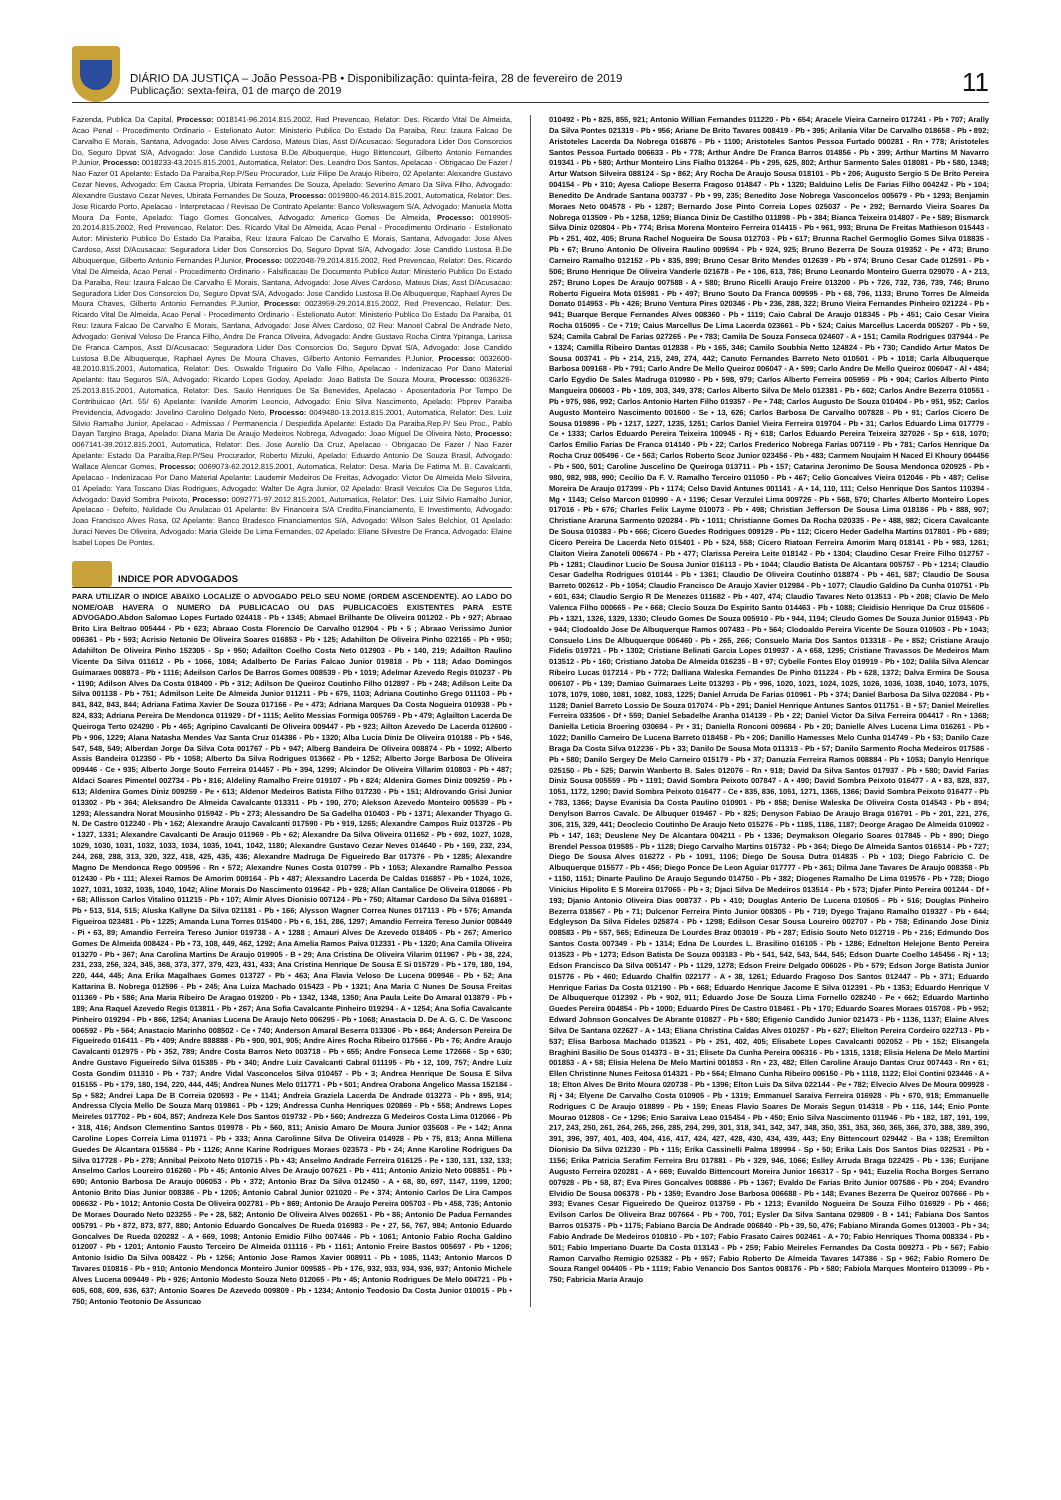DIÁRIO DA JUSTIÇA – João Pessoa-PB • Disponibilização: quinta-feira, 28 de fevereiro de 2019
Publicação: sexta-feira, 01 de março de 2019
11
Fazenda, Publica Da Capital, Processo: 0018141-96.2014.815.2002, Red Prevencao, Relator: Des. Ricardo Vital De Almeida, Acao Penal - Procedimento Ordinario - Estelionato Autor: Ministerio Publico Do Estado Da Paraiba, Reu: Izaura Falcao De Carvalho E Morais, Santana, Advogado: Jose Alves Cardoso, Mateus Dias, Asst D/Acusacao: Seguradora Lider Dos Consorcios Do, Seguro Dpvat S/A, Advogado: Jose Candido Lustosa B.De Albuquerque, Hugo Bittencourt, Gilberto Antonio Fernandes P.Junior, Processo: 0018233-43.2015.815.2001, Automatica, Relator: Des. Leandro Dos Santos, Apelacao - Obrigacao De Fazer / Nao Fazer 01 Apelante: Estado Da Paraiba,Rep.P/Seu Procurador, Luiz Filipe De Araujo Ribeiro, 02 Apelante: Alexandre Gustavo Cezar Neves, Advogado: Em Causa Propria, Ubirata Fernandes De Souza, Apelado: Severino Amaro Da Silva Filho, Advogado: Alexandre Gustavo Cezar Neves, Ubirata Fernandes De Souza, Processo: 0019800-46.2014.815.2001, Automatica, Relator: Des. Jose Ricardo Porto, Apelacao - Interpretacao / Revisao De Contrato Apelante: Banco Volkswagem S/A, Advogado: Manuela Motta Moura Da Fonte, Apelado: Tiago Gomes Goncalves, Advogado: Americo Gomes De Almeida, Processo: 0019905-20.2014.815.2002, Red Prevencao, Relator: Des. Ricardo Vital De Almeida, Acao Penal - Procedimento Ordinario - Estelionato Autor: Ministerio Publico Do Estado Da Paraiba, Reu: Izaura Falcao De Carvalho E Morais, Santana, Advogado: Jose Alves Cardoso, Asst D/Acusacao: Seguradora Lider Dos Consorcios Do, Seguro Dpvat S/A, Advogado: Jose Candido Lustosa B.De Albuquerque, Gilberto Antonio Fernandes P.Junior, Processo: 0022048-79.2014.815.2002, Red Prevencao, Relator: Des. Ricardo Vital De Almeida, Acao Penal - Procedimento Ordinario - Falsificacao De Documento Publico Autor: Ministerio Publico Do Estado Da Paraiba, Reu: Izaura Falcao De Carvalho E Morais, Santana, Advogado: Jose Alves Cardoso, Mateus Dias, Asst D/Acusacao: Seguradora Lider Dos Consorcios Do, Seguro Dpvat S/A, Advogado: Jose Candido Lustosa B.De Albuquerque, Raphael Ayres De Moura Chaves, Gilberto Antonio Fernandes P.Junior, Processo: 0023959-29.2014.815.2002, Red Prevencao, Relator: Des. Ricardo Vital De Almeida, Acao Penal - Procedimento Ordinario - Estelionato Autor: Ministerio Publico Do Estado Da Paraiba, 01 Reu: Izaura Falcao De Carvalho E Morais, Santana, Advogado: Jose Alves Cardoso, 02 Reu: Manoel Cabral De Andrade Neto, Advogado: Genival Veloso De Franca Filho, Andre De Franca Oliveira, Advogado: Andre Gustavo Rocha Cintra Ypiranga, Larissa De Franca Campos, Asst D/Acusacao: Seguradora Lider Dos Consorcios Do, Seguro Dpvat S/A, Advogado: Jose Candido Lustosa B.De Albuquerque, Raphael Ayres De Moura Chaves, Gilberto Antonio Fernandes P.Junior, Processo: 0032600-48.2010.815.2001, Automatica, Relator: Des. Oswaldo Trigueiro Do Valle Filho, Apelacao - Indenizacao Por Dano Material Apelante: Itau Seguros S/A, Advogado: Ricardo Lopes Godoy, Apelado: Joao Batista De Souza Moura, Processo: 0036326-25.2013.815.2001, Automatica, Relator: Des. Saulo Henriques De Sa Benevides, Apelacao - Aposentadoria Por Tempo De Contribuicao (Art. 55/ 6) Apelante: Ivanilde Amorim Leoncio, Advogado: Enio Silva Nascimento, Apelado: Pbprev Paraiba Previdencia, Advogado: Jovelino Carolino Delgado Neto, Processo: 0049480-13.2013.815.2001, Automatica, Relator: Des. Luiz Silvio Ramalho Junior, Apelacao - Admissao / Permanencia / Despedida Apelante: Estado Da Paraiba,Rep.P/ Seu Proc., Pablo Dayan Targino Braga, Apelado: Diana Maria De Araujo Medeiros Nobrega, Advogado: Joao Miguel De Oliveira Neto, Processo: 0067141-39.2012.815.2001, Automatica, Relator: Des. Jose Aurelio Da Cruz, Apelacao - Obrigacao De Fazer / Nao Fazer Apelante: Estado Da Paraiba,Rep.P/Seu Procurador, Roberto Mizuki, Apelado: Eduardo Antonio De Souza Brasil, Advogado: Wallace Alencar Gomes, Processo: 0069073-62.2012.815.2001, Automatica, Relator: Desa. Maria De Fatima M. B. Cavalcanti, Apelacao - Indenizacao Por Dano Material Apelante: Laudemir Medeiros De Freitas, Advogado: Victor De Almeida Melo Silveira, 01 Apelado: Yara Toscano Dias Rodrigues, Advogado: Walter De Agra Junior, 02 Apelado: Brasil Veiculos Cia De Seguros Ltda, Advogado: David Sombra Peixoto, Processo: 0092771-97.2012.815.2001, Automatica, Relator: Des. Luiz Silvio Ramalho Junior, Apelacao - Defeito, Nulidade Ou Anulacao 01 Apelante: Bv Financeira S/A Credito,Financiamento, E Investimento, Advogado: Joao Francisco Alves Rosa, 02 Apelante: Banco Bradesco Financiamentos S/A, Advogado: Wilson Sales Belchior, 01 Apelado: Juraci Neves De Oliveira, Advogado: Maria Gleide De Lima Fernandes, 02 Apelado: Eliane Silvestre De Franca, Advogado: Elaine Isabel Lopes De Pontes.
INDICE POR ADVOGADOS
PARA UTILIZAR O INDICE ABAIXO LOCALIZE O ADVOGADO PELO SEU NOME (ORDEM ASCENDENTE). AO LADO DO NOME/OAB HAVERA O NUMERO DA PUBLICACAO OU DAS PUBLICACOES EXISTENTES PARA ESTE ADVOGADO.Abdon Salomao Lopes Furtado 024418 - Pb • 1345; Abmael Brilhante De Oliveira 001202 - Pb • 927; Abraao Brito Lira Beltrao 005444 - Pb • 623; Abraao Costa Florencio De Carvalho 012904 - Pb • 5 ; Abraao Verissimo Junior 006361 - Pb • 593; Acrisio Netonio De Oliveira Soares 016853 - Pb • 125; Adahilton De Oliveira Pinho 022165 - Pb • 950; Adahilton De Oliveira Pinho 152305 - Sp • 950; Adailton Coelho Costa Neto 012903 - Pb • 140, 219; Adailton Raulino Vicente Da Silva 011612 - Pb • 1066, 1084; Adalberto De Farias Falcao Junior 019818 - Pb • 118; Adao Domingos Guimaraes 008873 - Pb • 1116; Adeilson Carlos De Barros Gomes 008539 - Pb • 1019; Adelmar Azevedo Regis 010237 - Pb • 1190; Adilson Alves Da Costa 018400 - Pb • 312; Adilson De Queiroz Coutinho Filho 012897 - Pb • 248; Adilson Leite Da Silva 001138 - Pb • 751; Admilson Leite De Almeida Junior 011211 - Pb • 675, 1103; Adriana Coutinho Grego 011103 - Pb • 841, 842, 843, 844; Adriana Fatima Xavier De Souza 017166 - Pe • 473; Adriana Marques Da Costa Nogueira 010938 - Pb • 824, 833; Adriana Pereira De Mendonca 011929 - Df • 1115; Aelito Messias Formiga 005769 - Pb • 479; Aglailton Lacerda De Queiroga Terto 024290 - Pb • 465; Agripino Cavalcanti De Oliveira 009447 - Pb • 923; Ailton Azevedo De Lacerda 012600 - Pb • 906, 1229; Alana Natasha Mendes Vaz Santa Cruz 014386 - Pb • 1320; Alba Lucia Diniz De Oliveira 010188 - Pb • 546, 547, 548, 549; Alberdan Jorge Da Silva Cota 001767 - Pb • 947; Alberg Bandeira De Oliveira 008874 - Pb • 1092; Alberto Assis Bandeira 012350 - Pb • 1058; Alberto Da Silva Rodrigues 013662 - Pb • 1252; Alberto Jorge Barbosa De Oliveira 009446 - Ce • 935; Alberto Jorge Souto Ferreira 014457 - Pb • 394, 1299; Alcindor De Oliveira Villarim 010803 - Pb • 487; Aldaci Soares Pimentel 002734 - Pb • 816; Aldeliny Ramalho Freire 019107 - Pb • 824; Aldenira Gomes Diniz 009259 - Pb • 613; Aldenira Gomes Diniz 009259 - Pe • 613; Aldenor Medeiros Batista Filho 017230 - Pb • 151; Aldrovando Grisi Junior 013302 - Pb • 364; Aleksandro De Almeida Cavalcante 013311 - Pb • 190, 270; Alekson Azevedo Monteiro 005539 - Pb • 1293; Alessandra Norat Mousinho 015942 - Pb • 273; Alessandro De Sa Gadelha 010403 - Pb • 1371; Alexander Thyago G. N. De Castro 012240 - Pb • 162; Alexandre Araujo Cavalcanti 017590 - Pb • 919, 1265; Alexandre Campos Ruiz 013726 - Pb • 1327, 1331; Alexandre Cavalcanti De Araujo 011969 - Pb • 62; Alexandre Da Silva Oliveira 011652 - Pb • 692, 1027, 1028, 1029, 1030, 1031, 1032, 1033, 1034, 1035, 1041, 1042, 1180; Alexandre Gustavo Cezar Neves 014640 - Pb • 169, 232, 234, 244, 268, 288, 313, 320, 322, 418, 425, 435, 436; Alexandre Madruga De Figueiredo Bar 017376 - Pb • 1285; Alexandre Magno De Mendonca Rego 009596 - Rn • 572; Alexandre Nunes Costa 010799 - Pb • 1053; Alexandre Ramalho Pessoa 012430 - Pb • 111; Alexei Ramos De Amorim 009164 - Pb • 487; Alexsandro Lacerda De Caldas 016857 - Pb • 1024, 1026, 1027, 1031, 1032, 1035, 1040, 1042; Aline Morais Do Nascimento 019642 - Pb • 928; Allan Cantalice De Oliveira 018066 - Pb • 68; Allisson Carlos Vitalino 011215 - Pb • 107; Almir Alves Dionisio 007124 - Pb • 750; Altamar Cardoso Da Silva 016891 - Pb • 513, 514, 515; Aluska Kallyne Da Silva 021181 - Pb • 166; Alysson Wagner Correa Nunes 017113 - Pb • 576; Amanda Figueiroa 023481 - Pb • 1225; Amanda Luna Torres 015400 - Pb • 6, 151, 286, 1297; Amandio Ferreira Tereso Junior 008449 - Pi • 63, 89; Amandio Ferreira Tereso Junior 019738 - A • 1288 ; Amauri Alves De Azevedo 018405 - Pb • 267; Americo Gomes De Almeida 008424 - Pb • 73, 108, 449, 462, 1292; Ana Amelia Ramos Paiva 012331 - Pb • 1320; Ana Camila Oliveira 013270 - Pb • 367; Ana Carolina Martins De Araujo 019905 - B • 29; Ana Cristina De Oliveira Vilarim 011967 - Pb • 38, 224, 231, 233, 256, 324, 345, 368, 373, 377, 379, 423, 431, 433; Ana Cristina Henrique De Sousa E Si 015729 - Pb • 179, 180, 194, 220, 444, 445; Ana Erika Magalhaes Gomes 013727 - Pb • 463; Ana Flavia Veloso De Lucena 009946 - Pb • 52; Ana Kattarina B. Nobrega 012596 - Pb • 245; Ana Luiza Machado 015423 - Pb • 1321; Ana Maria C Nunes De Sousa Freitas 011369 - Pb • 586; Ana Maria Ribeiro De Aragao 019200 - Pb • 1342, 1348, 1350; Ana Paula Leite Do Amaral 013879 - Pb • 189; Ana Raquel Azevedo Regis 013811 - Pb • 267; Ana Sofia Cavalcante Pinheiro 019294 - A • 1254; Ana Sofia Cavalcante Pinheiro 019294 - Pb • 866, 1254; Ananias Lucena De Araujo Neto 006295 - Pb • 1068; Anastacia D. De A. G. C. De Vasconc 006592 - Pb • 564; Anastacio Marinho 008502 - Ce • 740; Anderson Amaral Beserra 013306 - Pb • 864; Anderson Pereira De Figueiredo 016411 - Pb • 409; Andre 888888 - Pb • 900, 901, 905; Andre Aires Rocha Ribeiro 017566 - Pb • 76; Andre Araujo Cavalcanti 012975 - Pb • 352, 789; Andre Costa Barros Neto 003718 - Pb • 655; Andre Fonseca Leme 172666 - Sp • 630; Andre Gustavo Figueiredo Silva 015385 - Pb • 340; Andre Luiz Cavalcanti Cabral 011195 - Pb • 12, 109, 757; Andre Luiz Costa Gondim 011310 - Pb • 737; Andre Vidal Vasconcelos Silva 010457 - Pb • 3; Andrea Henrique De Sousa E Silva 015155 - Pb • 179, 180, 194, 220, 444, 445; Andrea Nunes Melo 011771 - Pb • 501; Andrea Orabona Angelico Massa 152184 - Sp • 582; Andrei Lapa De B Correia 020593 - Pe • 1141; Andreia Graziela Lacerda De Andrade 013273 - Pb • 895, 914; Andressa Clycia Mello De Souza Marq 019861 - Pb • 129; Andressa Cunha Henriques 020869 - Pb • 558; Andrews Lopes Meireles 017702 - Pb • 604, 857; Andreza Kele Dos Santos 019732 - Pb • 560; Andrezza G Medeiros Costa Lima 012066 - Pb • 318, 416; Andson Clementino Santos 019978 - Pb • 560, 811; Anisio Amaro De Moura Junior 035608 - Pe • 142; Anna Caroline Lopes Correia Lima 011971 - Pb • 333; Anna Carolinne Silva De Oliveira 014928 - Pb • 75, 813; Anna Millena Guedes De Alcantara 015584 - Pb • 1126; Anne Karine Rodrigues Moraes 023573 - Pb • 24; Anne Karoline Rodrigues Da Silva 017728 - Pb • 278; Annibal Peixoto Neto 010715 - Pb • 43; Anselmo Andrade Ferreira 016125 - Pe • 130, 131, 132, 133; Anselmo Carlos Loureiro 016260 - Pb • 45; Antonio Alves De Araujo 007621 - Pb • 411; Antonio Anizio Neto 008851 - Pb • 690; Antonio Barbosa De Araujo 006053 - Pb • 372; Antonio Braz Da Silva 012450 - A • 68, 80, 697, 1147, 1199, 1200; Antonio Brito Dias Junior 008386 - Pb • 1205; Antonio Cabral Junior 021020 - Pe • 374; Antonio Carlos De Lira Campos 006632 - Pb • 1012; Antonio Costa De Oliveira 002781 - Pb • 869; Antonio De Araujo Pereira 005703 - Pb • 458, 735; Antonio De Moraes Dourado Neto 023255 - Pe • 28, 582; Antonio De Oliveira Alves 002651 - Pb • 86; Antonio De Padua Fernandes 005791 - Pb • 872, 873, 877, 880; Antonio Eduardo Goncalves De Rueda 016983 - Pe • 27, 56, 767, 984; Antonio Eduardo Goncalves De Rueda 020282 - A • 669, 1098; Antonio Emidio Filho 007446 - Pb • 1061; Antonio Fabio Rocha Galdino 012007 - Pb • 1201; Antonio Fausto Terceiro De Almeida 011116 - Pb • 1161; Antonio Freire Bastos 005697 - Pb • 1206; Antonio Isidio Da Silva 008422 - Pb • 1256; Antonio Jose Ramos Xavier 008911 - Pb • 1085, 1143; Antonio Marcos D Tavares 010816 - Pb • 910; Antonio Mendonca Monteiro Junior 009585 - Pb • 176, 932, 933, 934, 936, 937; Antonio Michele Alves Lucena 009449 - Pb • 926; Antonio Modesto Souza Neto 012065 - Pb • 45; Antonio Rodrigues De Melo 004721 - Pb • 605, 608, 609, 636, 637; Antonio Soares De Azevedo 009809 - Pb • 1234; Antonio Teodosio Da Costa Junior 010015 - Pb • 750; Antonio Teotonio De Assuncao
010492 - Pb • 825, 855, 921; Antonio Willian Fernandes 011220 - Pb • 654; Aracele Vieira Carneiro 017241 - Pb • 707; Arally Da Silva Pontes 021319 - Pb • 956; Ariane De Brito Tavares 008419 - Pb • 395; Arilania Vilar De Carvalho 018658 - Pb • 892; Aristoteles Lacerda Da Nobrega 016876 - Pb • 1100; Aristoteles Santos Pessoa Furtado 000281 - Rn • 778; Aristoteles Santos Pessoa Furtado 006633 - Pb • 778; Arthur Andre De Franca Barros 014856 - Pb • 399; Arthur Martins M Navarro 019341 - Pb • 580; Arthur Monteiro Lins Fialho 013264 - Pb • 295, 625, 802; Arthur Sarmento Sales 018081 - Pb • 580, 1348; Artur Watson Silveira 088124 - Sp • 862; Ary Rocha De Araujo Sousa 018101 - Pb • 206; Augusto Sergio S De Brito Pereira 004154 - Pb • 310; Ayesa Caliope Beserra Fragoso 014847 - Pb • 1320; Balduino Lelis De Farias Filho 004242 - Pb • 104; Benedito De Andrade Santana 003737 - Pb • 99, 235; Benedito Jose Nobrega Vasconcelos 005679 - Pb • 1293; Benjamin Moraes Neto 004578 - Pb • 1287; Bernardo Jose Pinto Correia Lopes 025037 - Pe • 292; Bernardo Vieira Soares Da Nobrega 013509 - Pb • 1258, 1259; Bianca Diniz De Castilho 011898 - Pb • 384; Bianca Teixeira 014807 - Pe • 589; Bismarck Silva Diniz 020804 - Pb • 774; Brisa Morena Monteiro Ferreira 014415 - Pb • 961, 993; Bruna De Freitas Mathieson 015443 - Pb • 251, 402, 405; Bruna Rachel Nogueira De Sousa 012703 - Pb • 617; Brunna Rachel Germoglio Gomes Silva 018835 - Pb • 67; Bruno Antonio De Oliveira Raulino 009594 - Pb • 924, 925; Bruno Bezerra De Souza 019352 - Pe • 473; Bruno Carneiro Ramalho 012152 - Pb • 835, 899; Bruno Cesar Brito Mendes 012639 - Pb • 974; Bruno Cesar Cade 012591 - Pb • 506; Bruno Henrique De Oliveira Vanderle 021678 - Pe • 106, 613, 786; Bruno Leonardo Monteiro Guerra 029070 - A • 213, 257; Bruno Lopes De Araujo 007588 - A • 580; Bruno Ricelli Araujo Freire 013200 - Pb • 726, 732, 736, 739, 746; Bruno Roberto Figueira Mota 015981 - Pb • 497; Bruno Souto Da Franca 009595 - Pb • 68, 796, 1133; Bruno Torres De Almeida Donato 014953 - Pb • 426; Bruno Ventura Pires 020346 - Pb • 236, 288, 322; Bruno Vieira Fernandes Pinheiro 021224 - Pb • 941; Buarque Berque Fernandes Alves 008360 - Pb • 1119; Caio Cabral De Araujo 018345 - Pb • 451; Caio Cesar Vieira Rocha 015095 - Ce • 719; Caius Marcellus De Lima Lacerda 023661 - Pb • 524; Caius Marcellus Lacerda 005207 - Pb • 59, 524; Camila Cabral De Farias 027265 - Pe • 783; Camila De Souza Fonseca 024607 - A • 151; Camila Rodrigues 037944 - Pe • 1324; Camilla Ribeiro Dantas 012838 - Pb • 165, 346; Camilo Soubhia Netto 124824 - Pb • 730; Candido Artur Matos De Sousa 003741 - Pb • 214, 215, 249, 274, 442; Canuto Fernandes Barreto Neto 010501 - Pb • 1018; Carla Albuquerque Barbosa 009168 - Pb • 791; Carlo Andre De Mello Queiroz 006047 - A • 599; Carlo Andre De Mello Queiroz 006047 - Al • 484; Carlo Egydio De Sales Madruga 010980 - Pb • 598, 979; Carlos Alberto Ferreira 005959 - Pb • 904; Carlos Alberto Pinto Mangueira 006003 - Pb • 109, 303, 349, 378; Carlos Alberto Silva De Melo 012381 - Pb • 602; Carlos Andre Bezerra 010551 - Pb • 975, 986, 992; Carlos Antonio Harten Filho 019357 - Pe • 748; Carlos Augusto De Souza 010404 - Pb • 951, 952; Carlos Augusto Monteiro Nascimento 001600 - Se • 13, 626; Carlos Barbosa De Carvalho 007828 - Pb • 91; Carlos Cicero De Sousa 019896 - Pb • 1217, 1227, 1235, 1251; Carlos Daniel Vieira Ferreira 019704 - Pb • 31; Carlos Eduardo Lima 017779 - Ce • 1333; Carlos Eduardo Pereira Teixeira 100945 - Rj • 618; Carlos Eduardo Pereira Teixeira 327026 - Sp • 618, 1070; Carlos Emilio Farias De Franca 014140 - Pb • 22; Carlos Frederico Nobrega Farias 007119 - Pb • 781; Carlos Henrique Da Rocha Cruz 005496 - Ce • 563; Carlos Roberto Scoz Junior 023456 - Pb • 483; Carmem Noujaim H Naced El Khoury 004456 - Pb • 500, 501; Caroline Juscelino De Queiroga 013711 - Pb • 157; Catarina Jeronimo De Sousa Mendonca 020925 - Pb • 980, 982, 988, 990; Cecilio Da F. V. Ramalho Terceiro 011050 - Pb • 467; Celio Goncalves Vieira 012046 - Pb • 487; Celise Moreira De Araujo 017399 - Pb • 1174; Celso David Antunes 001141 - A • 14, 110, 111; Celso Henrique Dos Santos 110394 - Mg • 1143; Celso Marcon 010990 - A • 1196; Cesar Verzulei Lima 009726 - Pb • 568, 570; Charles Alberto Monteiro Lopes 017016 - Pb • 676; Charles Felix Layme 010073 - Pb • 498; Christian Jefferson De Sousa Lima 018186 - Pb • 888, 907; Christiane Araruna Sarmento 020284 - Pb • 1011; Christianne Gomes Da Rocha 020335 - Pe • 488, 982; Cicera Cavalcante De Sousa 010383 - Pb • 666; Cicero Guedes Rodrigues 009129 - Pb • 112; Cicero Heder Gadelha Martins 017801 - Pb • 689; Cicero Pereira De Lacerda Neto 015401 - Pb • 524, 558; Cicero Riatoan Ferreira Amorim Marq 018141 - Pb • 983, 1261; Claiton Vieira Zanoteli 006674 - Pb • 477; Clarissa Pereira Leite 018142 - Pb • 1304; Claudino Cesar Freire Filho 012757 - Pb • 1281; Claudinor Lucio De Sousa Junior 016113 - Pb • 1044; Claudio Batista De Alcantara 005757 - Pb • 1214; Claudio Cesar Gadelha Rodrigues 010144 - Pb • 1361; Claudio De Oliveira Coutinho 018874 - Pb • 461, 587; Claudio De Sousa Barreto 002612 - Pb • 1054; Claudio Francisco De Araujo Xavier 012984 - Pb • 1077; Claudio Galdino Da Cunha 010751 - Pb • 601, 634; Claudio Sergio R De Menezes 011682 - Pb • 407, 474; Claudio Tavares Neto 013513 - Pb • 208; Clavio De Melo Valenca Filho 000665 - Pe • 668; Clecio Souza Do Espirito Santo 014463 - Pb • 1088; Cleidisio Henrique Da Cruz 015606 - Pb • 1321, 1326, 1329, 1330; Cleudo Gomes De Souza 005910 - Pb • 944, 1194; Cleudo Gomes De Souza Junior 015943 - Pb • 944; Clodoaldo Jose De Albuquerque Ramos 007483 - Pb • 564; Clodoaldo Pereira Vicente De Souza 010503 - Pb • 1043; Consuelo Lins De Albuquerque 006460 - Pb • 265, 266; Consuelo Maria Dos Santos 013318 - Pe • 852; Cristiane Araujo Fidelis 019721 - Pb • 1302; Cristiane Belinati Garcia Lopes 019937 - A • 658, 1295; Cristiane Travassos De Medeiros Mam 013512 - Pb • 160; Cristiano Jatoba De Almeida 016235 - B • 97; Cybelle Fontes Eloy 019919 - Pb • 102; Dalila Silva Alencar Ribeiro Lucas 017214 - Pb • 772; Dalliana Waleska Fernandes De Pinho 011224 - Pb • 628, 1372; Dalva Ermira De Sousa 006107 - Pb • 139; Damiao Guimaraes Leite 013293 - Pb • 996, 1020, 1021, 1024, 1025, 1026, 1036, 1038, 1040, 1073, 1075, 1078, 1079, 1080, 1081, 1082, 1083, 1225; Daniel Arruda De Farias 010961 - Pb • 374; Daniel Barbosa Da Silva 022084 - Pb • 1128; Daniel Barreto Lossio De Souza 017074 - Pb • 291; Daniel Henrique Antunes Santos 011751 - B • 57; Daniel Meirelles Ferreira 033506 - Df • 559; Daniel Sebadelhe Aranha 014139 - Pb • 22; Daniel Victor Da Silva Ferreira 004417 - Rn • 1368; Daniella Leticia Broering 030694 - Pr • 31; Daniella Ronconi 009684 - Pb • 20; Danielle Alves Lucena Lima 016261 - Pb • 1022; Danillo Carneiro De Lucena Barreto 018458 - Pb • 206; Danillo Hamesses Melo Cunha 014749 - Pb • 53; Danilo Caze Braga Da Costa Silva 012236 - Pb • 33; Danilo De Sousa Mota 011313 - Pb • 57; Danilo Sarmento Rocha Medeiros 017586 - Pb • 580; Danilo Sergey De Melo Carneiro 015179 - Pb • 37; Danuzia Ferreira Ramos 008884 - Pb • 1053; Danylo Henrique 025150 - Pb • 525; Darwin Wanberto B. Sales 012076 - Rn • 918; David Da Silva Santos 017937 - Pb • 580; David Farias Diniz Sousa 005559 - Pb • 1191; David Sombra Peixoto 007847 - A • 490; David Sombra Peixoto 016477 - A • 83, 828, 837, 1051, 1172, 1290; David Sombra Peixoto 016477 - Ce • 835, 836, 1051, 1271, 1365, 1366; David Sombra Peixoto 016477 - Pb • 783, 1366; Dayse Evanisia Da Costa Paulino 010901 - Pb • 858; Denise Waleska De Oliveira Costa 014543 - Pb • 894; Denylson Barros Cavalc. De Albuquer 019467 - Pb • 825; Denyson Fabiao De Araujo Braga 016791 - Pb • 201, 221, 276, 306, 315, 329, 441; Deoclecio Coutinho De Araujo Neto 015276 - Pb • 1185, 1186, 1187; Deorge Aragao De Almeida 010902 - Pb • 147, 163; Deuslene Ney De Alcantara 004211 - Pb • 1336; Deymakson Olegario Soares 017845 - Pb • 890; Diego Brendel Pessoa 019585 - Pb • 1128; Diego Carvalho Martins 015732 - Pb • 364; Diego De Almeida Santos 016514 - Pb • 727; Diego De Sousa Alves 016272 - Pb • 1091, 1106; Diego De Sousa Dutra 014835 - Pb • 103; Diego Fabricio C. De Albuquerque 015577 - Pb • 456; Diego Ponce De Leon Aguiar 017777 - Pb • 361; Dilma Jane Tavares De Araujo 008358 - Pb • 1150, 1151; Dinarte Paulino De Araujo Segundo 014750 - Pb • 382; Diogenes Ramalho De Lima 019576 - Pb • 728; Diogo Vinicius Hipolito E S Moreira 017065 - Pb • 3; Djaci Silva De Medeiros 013514 - Pb • 573; Djafer Pinto Pereira 001244 - Df • 193; Djanio Antonio Oliveira Dias 008737 - Pb • 410; Douglas Anterio De Lucena 010505 - Pb • 516; Douglas Pinheiro Bezerra 018567 - Pb • 71; Dulcenor Ferreira Pinto Junior 008305 - Pb • 719; Dyego Trajano Ramalho 019327 - Pb • 644; Edgleyson Da Silva Fideles 025874 - Pb • 1298; Edilson Cesar Sousa Loureiro 002707 - Pb • 758; Edinando Jose Diniz 008583 - Pb • 557, 565; Edineuza De Lourdes Braz 003019 - Pb • 287; Edisio Souto Neto 012719 - Pb • 216; Edmundo Dos Santos Costa 007349 - Pb • 1314; Edna De Lourdes L. Brasilino 016105 - Pb • 1286; Ednelton Helejone Bento Pereira 013523 - Pb • 1273; Edson Batista De Souza 003183 - Pb • 541, 542, 543, 544, 545; Edson Duarte Coelho 145456 - Rj • 13; Edson Francisco Da Silva 005147 - Pb • 1129, 1278; Edson Freire Delgado 006026 - Pb • 579; Edson Jorge Batista Junior 015776 - Pb • 460; Eduardo Chalfin 022177 - A • 38, 1261; Eduardo Fragoso Dos Santos 012447 - Pb • 371; Eduardo Henrique Farias Da Costa 012190 - Pb • 668; Eduardo Henrique Jacome E Silva 012391 - Pb • 1353; Eduardo Henrique V De Albuquerque 012392 - Pb • 902, 911; Eduardo Jose De Souza Lima Fornello 028240 - Pe • 662; Eduardo Martinho Guedes Pereira 004854 - Pb • 1000; Eduardo Pires De Castro 018461 - Pb • 170; Eduardo Soares Moraes 015708 - Pb • 952; Edward Johnson Goncalves De Abrante 010827 - Pb • 580; Efigenio Candido Junior 021473 - Pb • 1136, 1137; Elaine Alves Silva De Santana 022627 - A • 143; Eliana Christina Caldas Alves 010257 - Pb • 627; Elielton Pereira Cordeiro 022713 - Pb • 537; Elisa Barbosa Machado 013521 - Pb • 251, 402, 405; Elisabete Lopes Cavalcanti 002052 - Pb • 152; Elisangela Braghini Basilio De Sous 014373 - B • 31; Elisete Da Cunha Pereira 006316 - Pb • 1315, 1318; Elisia Helena De Melo Martini 001853 - A • 58; Elisia Helena De Melo Martini 001853 - Rn • 23, 482; Ellen Caroline Araujo Dantas Cruz 007443 - Rn • 61; Ellen Christinne Nunes Feitosa 014321 - Pb • 564; Elmano Cunha Ribeiro 006150 - Pb • 1118, 1122; Eloi Contini 023446 - A • 18; Elton Alves De Brito Moura 020738 - Pb • 1396; Elton Luis Da Silva 022144 - Pe • 782; Elvecio Alves De Moura 009928 - Rj • 34; Elyene De Carvalho Costa 010905 - Pb • 1319; Emmanuel Saraiva Ferreira 016928 - Pb • 670, 918; Emmanuelle Rodrigues C De Araujo 018899 - Pb • 159; Eneas Flavio Soares De Morais Segun 014318 - Pb • 116, 144; Enio Ponte Mourao 012808 - Ce • 1296; Enio Saraiva Leao 015454 - Pb • 450; Enio Silva Nascimento 011946 - Pb • 182, 187, 191, 199, 217, 243, 250, 261, 264, 265, 266, 285, 294, 299, 301, 318, 341, 342, 347, 348, 350, 351, 353, 360, 365, 366, 370, 388, 389, 390, 391, 396, 397, 401, 403, 404, 416, 417, 424, 427, 428, 430, 434, 439, 443; Eny Bittencourt 029442 - Ba • 138; Eremilton Dionisio Da Silva 021230 - Pb • 115; Erika Cassinelli Palma 189994 - Sp • 50; Erika Lais Dos Santos Dias 022531 - Pb • 1156; Erika Patricia Serafim Ferreira Bru 017881 - Pb • 329, 946, 1066; Eslley Arruda Braga 022425 - Pb • 136; Eurijane Augusto Ferreira 020281 - A • 669; Euvaldo Bittencourt Moreira Junior 166317 - Sp • 941; Euzelia Rocha Borges Serrano 007928 - Pb • 58, 87; Eva Pires Goncalves 008886 - Pb • 1367; Evaldo De Farias Brito Junior 007586 - Pb • 204; Evandro Elvidio De Sousa 006378 - Pb • 1359; Evandro Jose Barbosa 006688 - Pb • 148; Evanes Bezerra De Queiroz 007666 - Pb • 393; Evanes Cesar Figueiredo De Queiroz 013759 - Pb • 1213; Evanildo Nogueira De Souza Filho 016929 - Pb • 466; Evilson Carlos De Oliveira Braz 007664 - Pb • 700, 701; Eysler Da Silva Santana 029809 - B • 141; Fabiana Dos Santos Barros 015375 - Pb • 1175; Fabiano Barcia De Andrade 006840 - Pb • 39, 50, 476; Fabiano Miranda Gomes 013003 - Pb • 34; Fabio Andrade De Medeiros 010810 - Pb • 107; Fabio Frasato Caires 002461 - A • 70; Fabio Henriques Thoma 008334 - Pb • 501; Fabio Imperiano Duarte Da Costa 013143 - Pb • 259; Fabio Meireles Fernandes Da Costa 009273 - Pb • 567; Fabio Ramon Carvalho Remigio 025382 - Pb • 957; Fabio Roberto De Almeida Tavares 147386 - Sp • 962; Fabio Romero De Souza Rangel 004405 - Pb • 1119; Fabio Venancio Dos Santos 008176 - Pb • 580; Fabiola Marques Monteiro 013099 - Pb • 750; Fabricia Maria Araujo